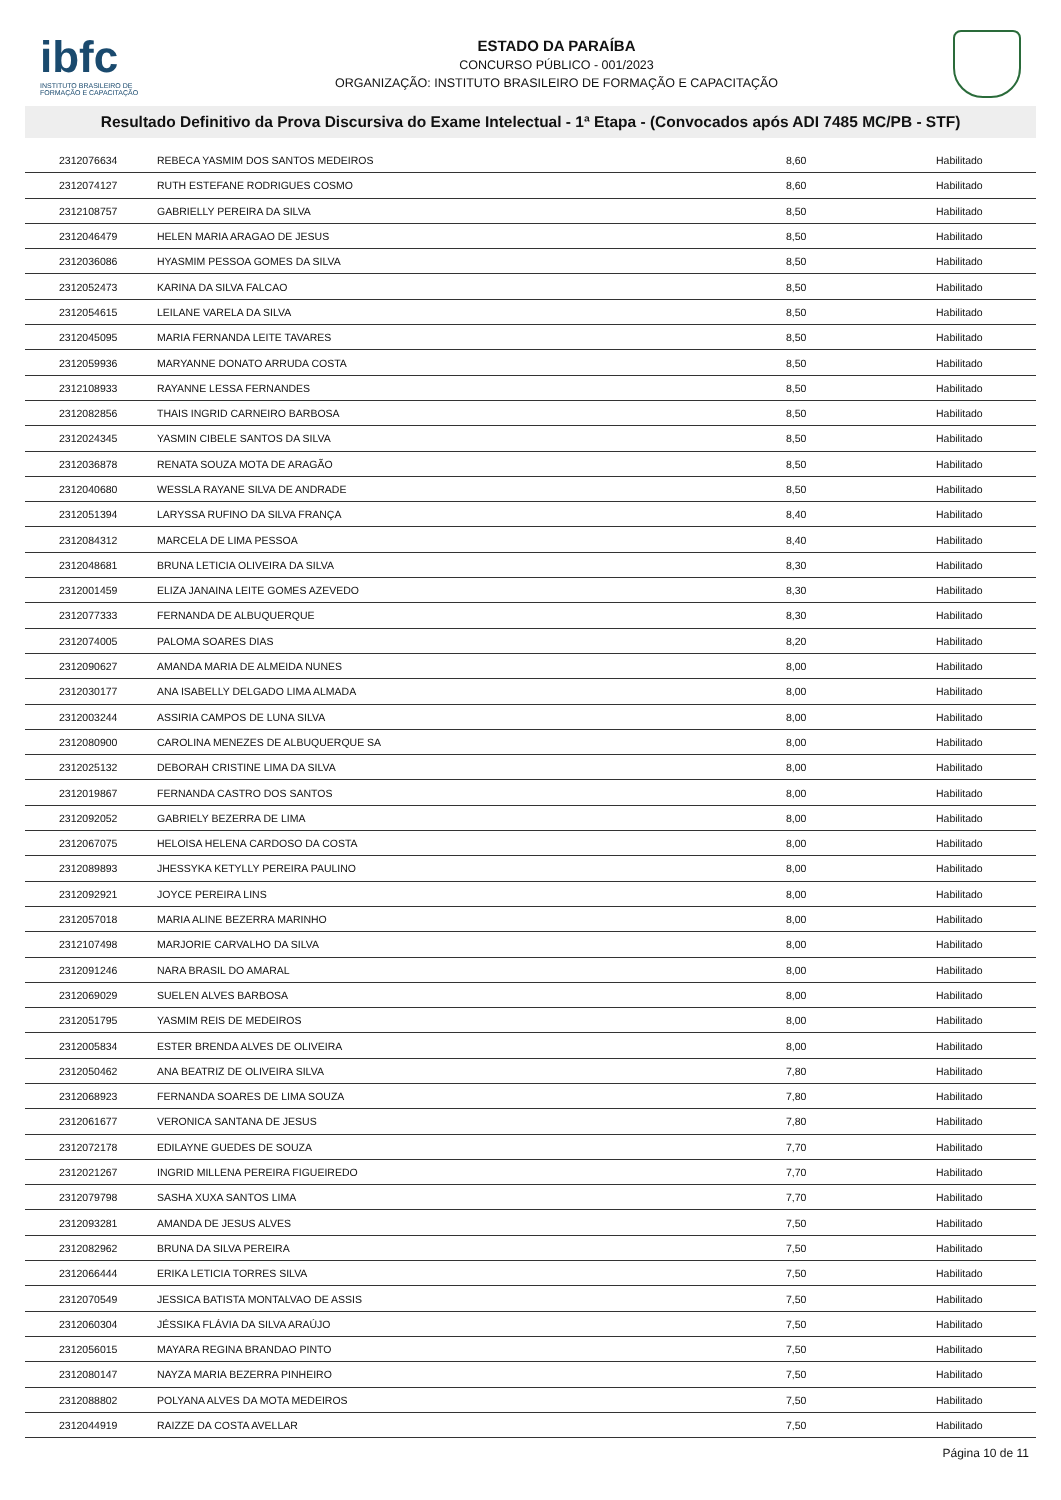ibfc
INSTITUTO BRASILEIRO DE FORMAÇÃO E CAPACITAÇÃO
ESTADO DA PARAÍBA
CONCURSO PÚBLICO - 001/2023
ORGANIZAÇÃO: INSTITUTO BRASILEIRO DE FORMAÇÃO E CAPACITAÇÃO
Resultado Definitivo da Prova Discursiva do Exame Intelectual - 1ª Etapa - (Convocados após ADI 7485 MC/PB - STF)
| 2312076634 | REBECA YASMIM DOS SANTOS MEDEIROS | 8,60 | Habilitado |
| 2312074127 | RUTH ESTEFANE RODRIGUES COSMO | 8,60 | Habilitado |
| 2312108757 | GABRIELLY PEREIRA DA SILVA | 8,50 | Habilitado |
| 2312046479 | HELEN MARIA ARAGAO DE JESUS | 8,50 | Habilitado |
| 2312036086 | HYASMIM PESSOA GOMES DA SILVA | 8,50 | Habilitado |
| 2312052473 | KARINA DA SILVA FALCAO | 8,50 | Habilitado |
| 2312054615 | LEILANE VARELA DA SILVA | 8,50 | Habilitado |
| 2312045095 | MARIA FERNANDA LEITE TAVARES | 8,50 | Habilitado |
| 2312059936 | MARYANNE DONATO ARRUDA COSTA | 8,50 | Habilitado |
| 2312108933 | RAYANNE LESSA FERNANDES | 8,50 | Habilitado |
| 2312082856 | THAIS INGRID CARNEIRO BARBOSA | 8,50 | Habilitado |
| 2312024345 | YASMIN CIBELE SANTOS DA SILVA | 8,50 | Habilitado |
| 2312036878 | RENATA SOUZA MOTA DE ARAGÃO | 8,50 | Habilitado |
| 2312040680 | WESSLA RAYANE SILVA DE ANDRADE | 8,50 | Habilitado |
| 2312051394 | LARYSSA RUFINO DA SILVA FRANÇA | 8,40 | Habilitado |
| 2312084312 | MARCELA DE LIMA PESSOA | 8,40 | Habilitado |
| 2312048681 | BRUNA LETICIA OLIVEIRA DA SILVA | 8,30 | Habilitado |
| 2312001459 | ELIZA JANAINA LEITE GOMES AZEVEDO | 8,30 | Habilitado |
| 2312077333 | FERNANDA DE ALBUQUERQUE | 8,30 | Habilitado |
| 2312074005 | PALOMA SOARES DIAS | 8,20 | Habilitado |
| 2312090627 | AMANDA MARIA DE ALMEIDA NUNES | 8,00 | Habilitado |
| 2312030177 | ANA ISABELLY DELGADO LIMA ALMADA | 8,00 | Habilitado |
| 2312003244 | ASSIRIA CAMPOS DE LUNA SILVA | 8,00 | Habilitado |
| 2312080900 | CAROLINA MENEZES DE ALBUQUERQUE SA | 8,00 | Habilitado |
| 2312025132 | DEBORAH CRISTINE LIMA DA SILVA | 8,00 | Habilitado |
| 2312019867 | FERNANDA CASTRO DOS SANTOS | 8,00 | Habilitado |
| 2312092052 | GABRIELY BEZERRA DE LIMA | 8,00 | Habilitado |
| 2312067075 | HELOISA HELENA CARDOSO DA COSTA | 8,00 | Habilitado |
| 2312089893 | JHESSYKA KETYLLY PEREIRA PAULINO | 8,00 | Habilitado |
| 2312092921 | JOYCE PEREIRA LINS | 8,00 | Habilitado |
| 2312057018 | MARIA ALINE BEZERRA MARINHO | 8,00 | Habilitado |
| 2312107498 | MARJORIE CARVALHO DA SILVA | 8,00 | Habilitado |
| 2312091246 | NARA BRASIL DO AMARAL | 8,00 | Habilitado |
| 2312069029 | SUELEN ALVES BARBOSA | 8,00 | Habilitado |
| 2312051795 | YASMIM REIS DE MEDEIROS | 8,00 | Habilitado |
| 2312005834 | ESTER BRENDA ALVES DE OLIVEIRA | 8,00 | Habilitado |
| 2312050462 | ANA BEATRIZ DE OLIVEIRA SILVA | 7,80 | Habilitado |
| 2312068923 | FERNANDA SOARES DE LIMA SOUZA | 7,80 | Habilitado |
| 2312061677 | VERONICA SANTANA DE JESUS | 7,80 | Habilitado |
| 2312072178 | EDILAYNE GUEDES DE SOUZA | 7,70 | Habilitado |
| 2312021267 | INGRID MILLENA PEREIRA FIGUEIREDO | 7,70 | Habilitado |
| 2312079798 | SASHA XUXA SANTOS LIMA | 7,70 | Habilitado |
| 2312093281 | AMANDA DE JESUS ALVES | 7,50 | Habilitado |
| 2312082962 | BRUNA DA SILVA PEREIRA | 7,50 | Habilitado |
| 2312066444 | ERIKA LETICIA TORRES SILVA | 7,50 | Habilitado |
| 2312070549 | JESSICA BATISTA MONTALVAO DE ASSIS | 7,50 | Habilitado |
| 2312060304 | JÉSSIKA FLÁVIA DA SILVA ARAÚJO | 7,50 | Habilitado |
| 2312056015 | MAYARA REGINA BRANDAO PINTO | 7,50 | Habilitado |
| 2312080147 | NAYZA MARIA BEZERRA PINHEIRO | 7,50 | Habilitado |
| 2312088802 | POLYANA ALVES DA MOTA MEDEIROS | 7,50 | Habilitado |
| 2312044919 | RAIZZE DA COSTA AVELLAR | 7,50 | Habilitado |
Página 10 de 11